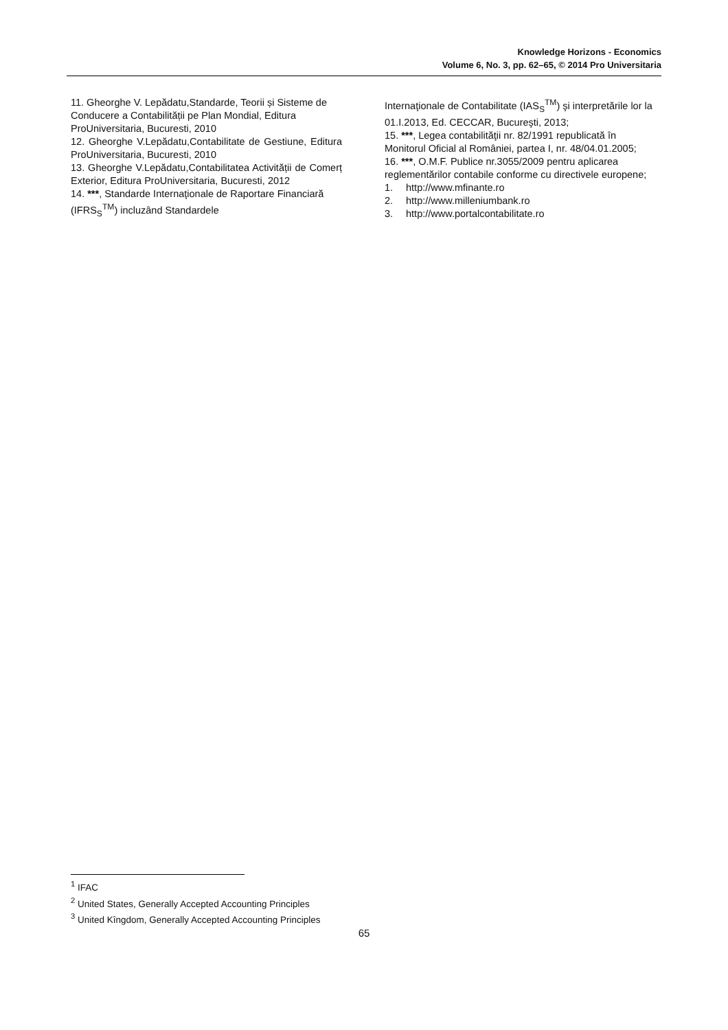Knowledge Horizons - Economics
Volume 6, No. 3, pp. 62–65, © 2014 Pro Universitaria
11. Gheorghe V. Lepădatu,Standarde, Teorii și Sisteme de Conducere a Contabilității pe Plan Mondial, Editura ProUniversitaria, Bucuresti, 2010
12. Gheorghe V.Lepădatu,Contabilitate de Gestiune, Editura ProUniversitaria, Bucuresti, 2010
13. Gheorghe V.Lepădatu,Contabilitatea Activității de Comerț Exterior, Editura ProUniversitaria, Bucuresti, 2012
14. ***, Standarde Internaţionale de Raportare Financiară (IFRS<sub>S</sub><sup>TM</sup>) incluzând Standardele
Internaţionale de Contabilitate (IAS<sub>S</sub><sup>TM</sup>) şi interpretările lor la 01.I.2013, Ed. CECCAR, Bucureşti, 2013;
15. ***, Legea contabilităţii nr. 82/1991 republicată în Monitorul Oficial al României, partea I, nr. 48/04.01.2005;
16. ***, O.M.F. Publice nr.3055/2009 pentru aplicarea reglementărilor contabile conforme cu directivele europene;
1. http://www.mfinante.ro
2. http://www.milleniumbank.ro
3. http://www.portalcontabilitate.ro
<sup>1</sup> IFAC
<sup>2</sup> United States, Generally Accepted Accounting Principles
<sup>3</sup> United Kîngdom, Generally Accepted Accounting Principles
65